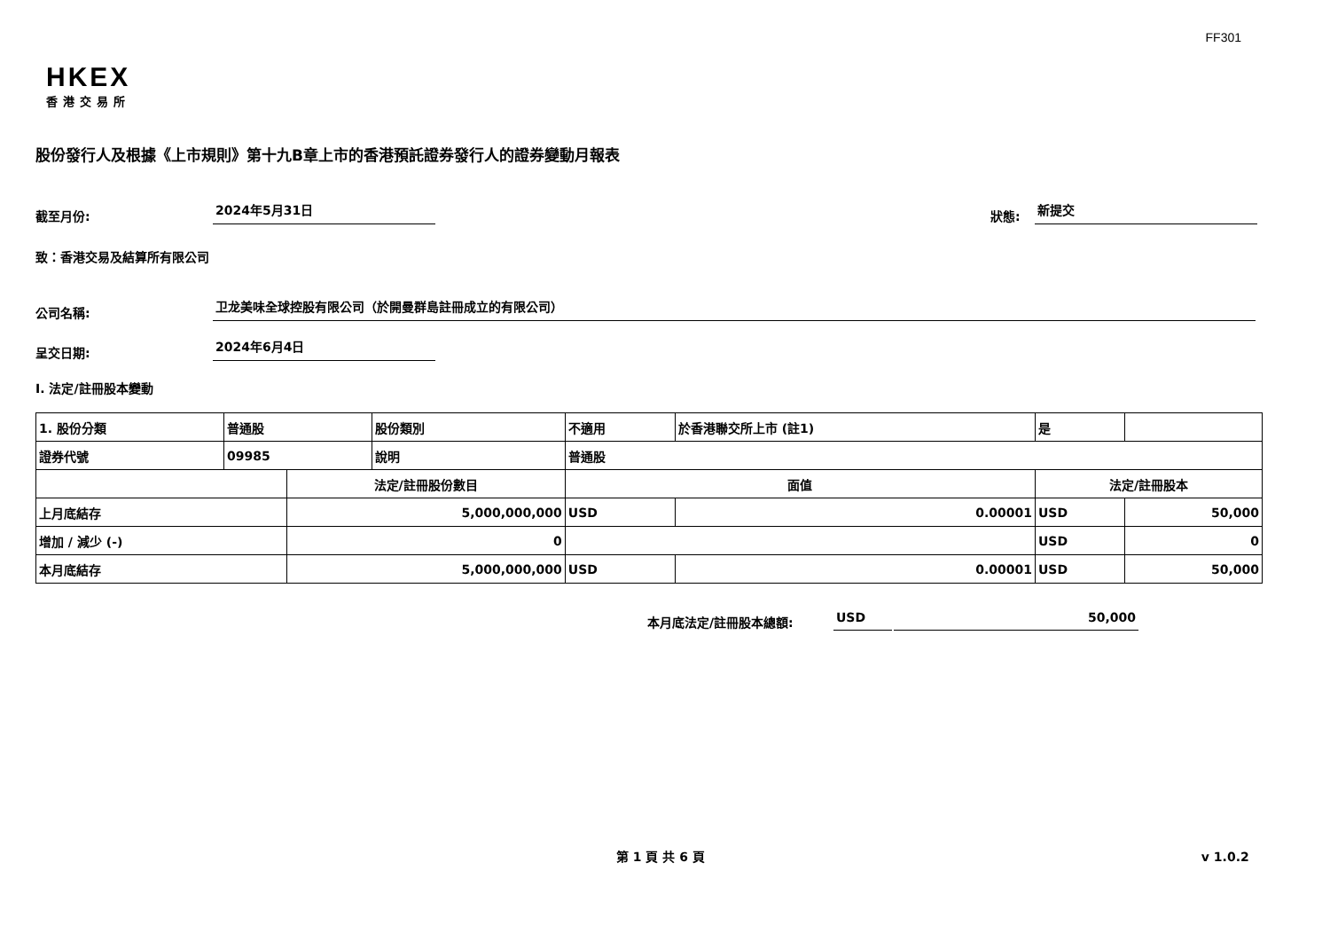FF301
HKEX
香港交易所
股份發行人及根據《上市規則》第十九B章上市的香港預託證券發行人的證券變動月報表
截至月份: 2024年5月31日 狀態: 新提交
致：香港交易及結算所有限公司
公司名稱: 卫龙美味全球控股有限公司（於開曼群島註冊成立的有限公司）
呈交日期: 2024年6月4日
I. 法定/註冊股本變動
| 1. 股份分類 | 普通股 | | 股份類別 | 不適用 | | 於香港聯交所上市 (註1) | 是 | |
| 證券代號 | 09985 | | 說明 | 普通股 | | | | |
| | | 法定/註冊股份數目 | | | 面值 | | 法定/註冊股本 | |
| 上月底結存 | | 5,000,000,000 | | | USD | 0.00001 | USD | 50,000 |
| 增加 / 減少 (-) | | 0 | | | | | USD | 0 |
| 本月底結存 | | 5,000,000,000 | | | USD | 0.00001 | USD | 50,000 |
本月底法定/註冊股本總額: USD 50,000
第 1 頁 共 6 頁 v 1.0.2